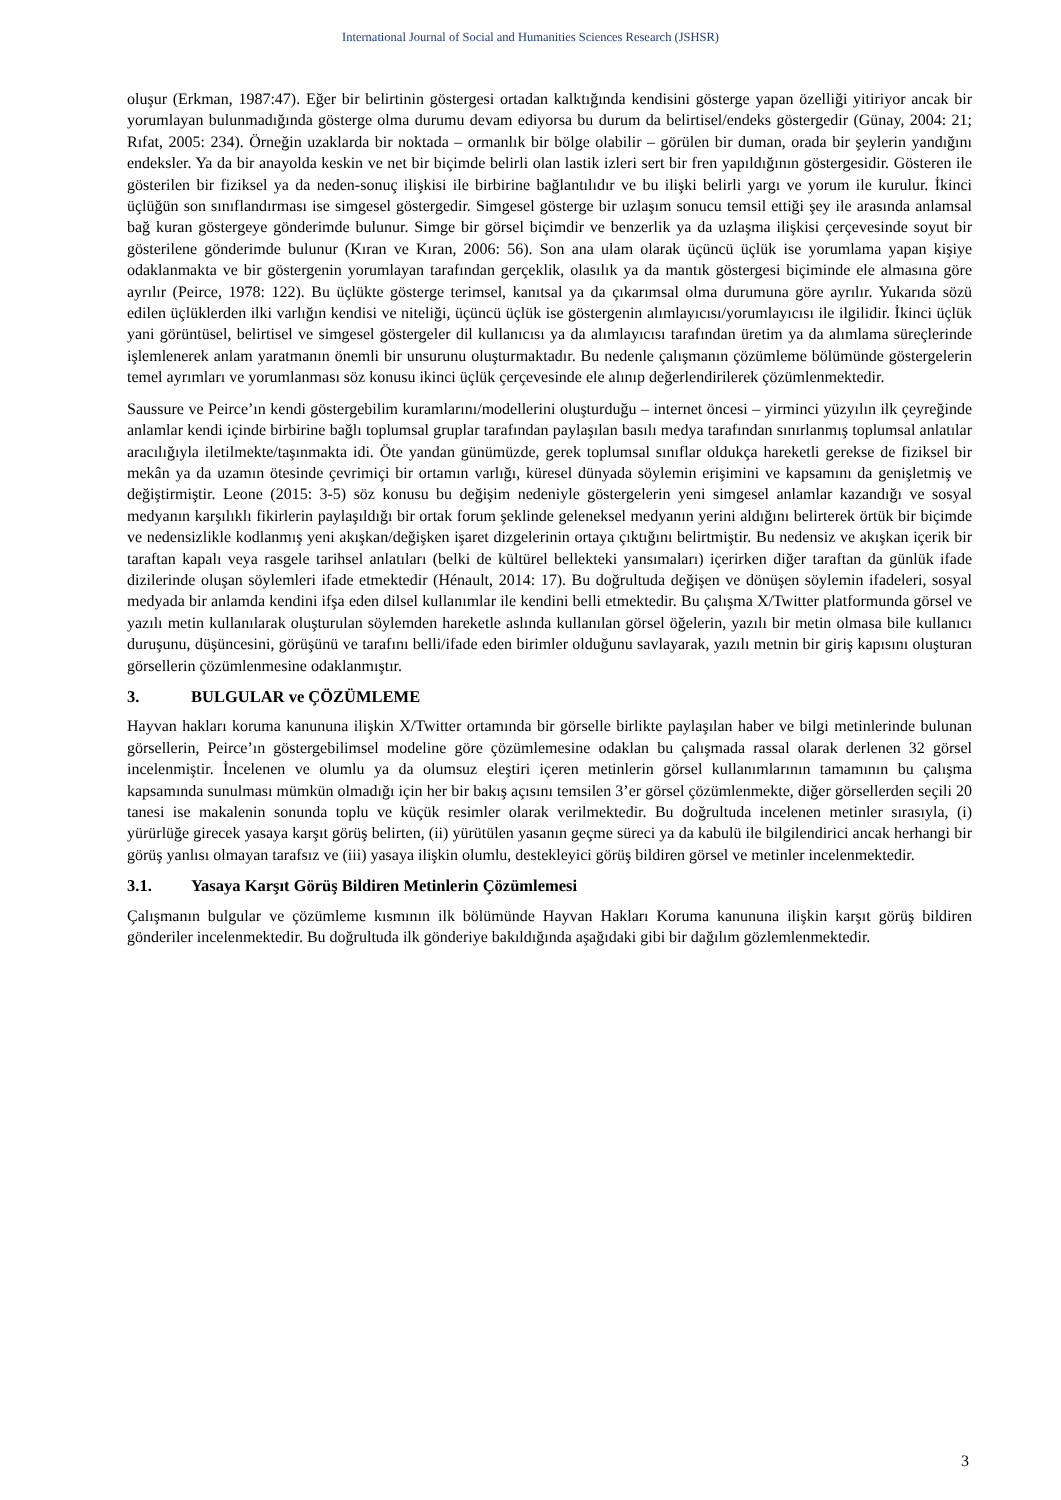International Journal of Social and Humanities Sciences Research (JSHSR)
oluşur (Erkman, 1987:47). Eğer bir belirtinin göstergesi ortadan kalktığında kendisini gösterge yapan özelliği yitiriyor ancak bir yorumlayan bulunmadığında gösterge olma durumu devam ediyorsa bu durum da belirtisel/endeks göstergedir (Günay, 2004: 21; Rıfat, 2005: 234). Örneğin uzaklarda bir noktada – ormanlık bir bölge olabilir – görülen bir duman, orada bir şeylerin yandığını endeksler. Ya da bir anayolda keskin ve net bir biçimde belirli olan lastik izleri sert bir fren yapıldığının göstergesidir. Gösteren ile gösterilen bir fiziksel ya da neden-sonuç ilişkisi ile birbirine bağlantılıdır ve bu ilişki belirli yargı ve yorum ile kurulur. İkinci üçlüğün son sınıflandırması ise simgesel göstergedir. Simgesel gösterge bir uzlaşım sonucu temsil ettiği şey ile arasında anlamsal bağ kuran göstergeye gönderimde bulunur. Simge bir görsel biçimdir ve benzerlik ya da uzlaşma ilişkisi çerçevesinde soyut bir gösterilene gönderimde bulunur (Kıran ve Kıran, 2006: 56). Son ana ulam olarak üçüncü üçlük ise yorumlama yapan kişiye odaklanmakta ve bir göstergenin yorumlayan tarafından gerçeklik, olasılık ya da mantık göstergesi biçiminde ele almasına göre ayrılır (Peirce, 1978: 122). Bu üçlükte gösterge terimsel, kanıtsal ya da çıkarımsal olma durumuna göre ayrılır. Yukarıda sözü edilen üçlüklerden ilki varlığın kendisi ve niteliği, üçüncü üçlük ise göstergenin alımlayıcısı/yorumlayıcısı ile ilgilidir. İkinci üçlük yani görüntüsel, belirtisel ve simgesel göstergeler dil kullanıcısı ya da alımlayıcısı tarafından üretim ya da alımlama süreçlerinde işlemlenerek anlam yaratmanın önemli bir unsurunu oluşturmaktadır. Bu nedenle çalışmanın çözümleme bölümünde göstergelerin temel ayrımları ve yorumlanması söz konusu ikinci üçlük çerçevesinde ele alınıp değerlendirilerek çözümlenmektedir.
Saussure ve Peirce’ın kendi göstergebilim kuramlarını/modellerini oluşturduğu – internet öncesi – yirminci yüzyılın ilk çeyreğinde anlamlar kendi içinde birbirine bağlı toplumsal gruplar tarafından paylaşılan basılı medya tarafından sınırlanmış toplumsal anlatılar aracılığıyla iletilmekte/taşınmakta idi. Öte yandan günümüzde, gerek toplumsal sınıflar oldukça hareketli gerekse de fiziksel bir mekân ya da uzamın ötesinde çevrimiçi bir ortamın varlığı, küresel dünyada söylemin erişimini ve kapsamını da genişletmiş ve değiştirmiştir. Leone (2015: 3-5) söz konusu bu değişim nedeniyle göstergelerin yeni simgesel anlamlar kazandığı ve sosyal medyanın karşılıklı fikirlerin paylaşıldığı bir ortak forum şeklinde geleneksel medyanın yerini aldığını belirterek örtük bir biçimde ve nedensizlikle kodlanmış yeni akışkan/değişken işaret dizgelerinin ortaya çıktığını belirtmiştir. Bu nedensiz ve akışkan içerik bir taraftan kapalı veya rasgele tarihsel anlatıları (belki de kültürel bellekteki yansımaları) içerirken diğer taraftan da günlük ifade dizilerinde oluşan söylemleri ifade etmektedir (Hénault, 2014: 17). Bu doğrultuda değişen ve dönüşen söylemin ifadeleri, sosyal medyada bir anlamda kendini ifşa eden dilsel kullanımlar ile kendini belli etmektedir. Bu çalışma X/Twitter platformunda görsel ve yazılı metin kullanılarak oluşturulan söylemden hareketle aslında kullanılan görsel öğelerin, yazılı bir metin olmasa bile kullanıcı duruşunu, düşüncesini, görüşünü ve tarafını belli/ifade eden birimler olduğunu savlayarak, yazılı metnin bir giriş kapısını oluşturan görsellerin çözümlenmesine odaklanmıştır.
3. BULGULAR ve ÇÖZÜMLEME
Hayvan hakları koruma kanununa ilişkin X/Twitter ortamında bir görselle birlikte paylaşılan haber ve bilgi metinlerinde bulunan görsellerin, Peirce’ın göstergebilimsel modeline göre çözümlemesine odaklan bu çalışmada rassal olarak derlenen 32 görsel incelenmiştir. İncelenen ve olumlu ya da olumsuz eleştiri içeren metinlerin görsel kullanımlarının tamamının bu çalışma kapsamında sunulması mümkün olmadığı için her bir bakış açısını temsilen 3’er görsel çözümlenmekte, diğer görsellerden seçili 20 tanesi ise makalenin sonunda toplu ve küçük resimler olarak verilmektedir. Bu doğrultuda incelenen metinler sırasıyla, (i) yürürlüğe girecek yasaya karşıt görüş belirten, (ii) yürütülen yasanın geçme süreci ya da kabulü ile bilgilendirici ancak herhangi bir görüş yanlısı olmayan tarafsız ve (iii) yasaya ilişkin olumlu, destekleyici görüş bildiren görsel ve metinler incelenmektedir.
3.1. Yasaya Karşıt Görüş Bildiren Metinlerin Çözümlemesi
Çalışmanın bulgular ve çözümleme kısmının ilk bölümünde Hayvan Hakları Koruma kanununa ilişkin karşıt görüş bildiren gönderiler incelenmektedir. Bu doğrultuda ilk gönderiye bakıldığında aşağıdaki gibi bir dağılım gözlemlenmektedir.
3